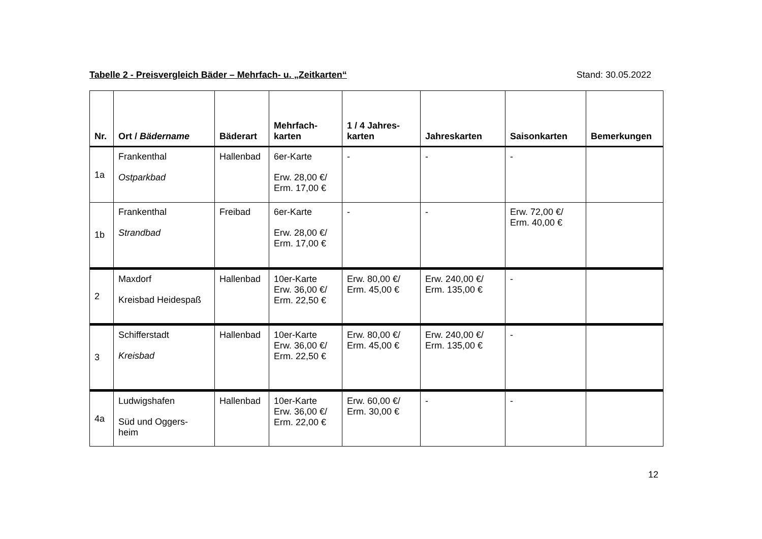Tabelle 2 - Preisvergleich Bäder – Mehrfach- u. „Zeitkarten“Stand: 30.05.2022
| Nr. | Ort / Bädername | Bäderart | Mehrfach- karten | 1 / 4 Jahres- karten | Jahreskarten | Saisonkarten | Bemerkungen |
| --- | --- | --- | --- | --- | --- | --- | --- |
| 1a | Frankenthal Ostparkbad | Hallenbad | 6er-Karte Erw. 28,00 €/ Erm. 17,00 € | - | - | - | |
| 1b | Frankenthal Strandbad | Freibad | 6er-Karte Erw. 28,00 €/ Erm. 17,00 € | - | - | Erw. 72,00 €/ Erm. 40,00 € | |
| 2 | Maxdorf Kreisbad Heidespaß | Hallenbad | 10er-Karte Erw. 36,00 €/ Erm. 22,50 € | Erw. 80,00 €/ Erm. 45,00 € | Erw. 240,00 €/ Erm. 135,00 € | - | |
| 3 | Schifferstadt Kreisbad | Hallenbad | 10er-Karte Erw. 36,00 €/ Erm. 22,50 € | Erw. 80,00 €/ Erm. 45,00 € | Erw. 240,00 €/ Erm. 135,00 € | - | |
| 4a | Ludwigshafen Süd und Oggers- heim | Hallenbad | 10er-Karte Erw. 36,00 €/ Erm. 22,00 € | Erw. 60,00 €/ Erm. 30,00 € | - | - | |
12